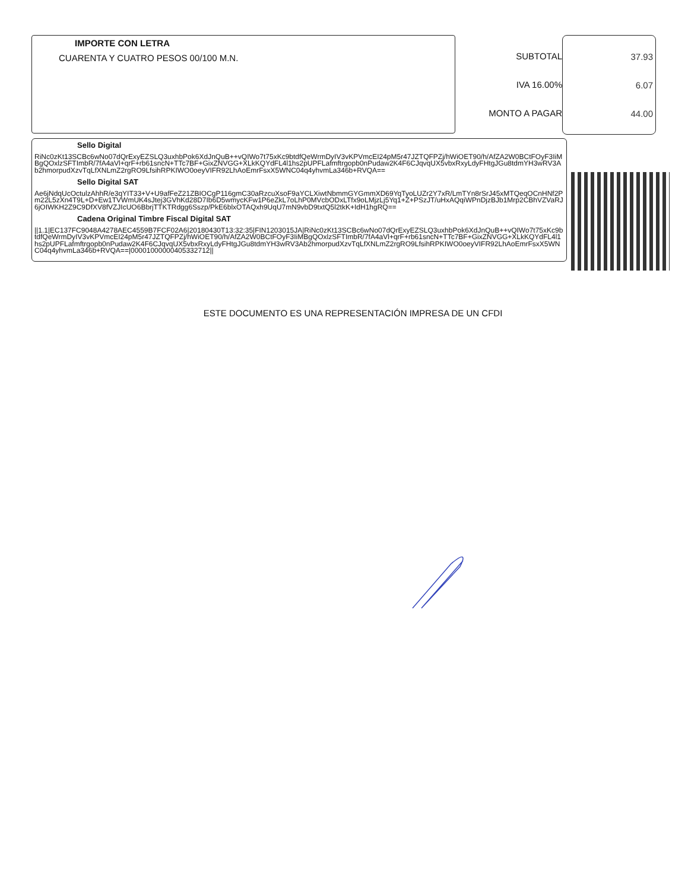IMPORTE CON LETRA
CUARENTA Y CUATRO PESOS 00/100 M.N.
SUBTOTAL
IVA 16.00%
MONTO A PAGAR
37.93
6.07
44.00
Sello Digital
RiNc0zKt13SCBc6wNo07dQrExyEZSLQ3uxhbPok6XdJnQuB++vQIWo7t75xKc9btdfQeWrmDyIV3vKPVmcEI24pM5r47JZTQFPZj/hWiOET90/h/AfZA2W0BCtFOyF3IiMBgQOxlzSFTImbR/7fA4aVl+qrF+rb61sncN+TTc7BF+GixZNVGG+XLkKQYdFL4l1hs2pUPFLafmftrgopb0nPudaw2K4F6CJqvqUX5vbxRxyLdyFHtgJGu8tdmYH3wRV3Ab2hmorpudXzvTqLfXNLmZ2rgRO9LfsihRPKIWO0oeyVIFR92LhAoEmrFsxX5WNC04q4yhvmLa346b+RVQA==
Sello Digital SAT
Ae6jNdqUcOctulzAhhR/e3qYIT33+V+U9afFeZ21ZBIOCgP116gmC30aRzcuXsoF9aYCLXiwtNbmmGYGmmXD69YqTyoLUZr2Y7xR/LmTYn8rSrJ45xMTQeqOCnHNf2Pm22L5zXn4T9L+D+Ew1TVWmUK4sJtej3GVhKd28D7Ib6D5wmycKFw1P6eZkL7oLhP0MVcbODxLTfx9oLMjzLj5Yq1+Z+PSzJT/uHxAQqiWPnDjzBJb1Mrp2CBhVZVaRJ6jOIWKH2Z9C9DfXV8fVZJIcUO6BbrjTTKTRdgg6Sszp/PkE6blxOTAQxh9UqU7mN9vbD9txtQ5l2tkK+IdH1hgRQ==
Cadena Original Timbre Fiscal Digital SAT
||1.1|EC137FC9048A4278AEC4559B7FCF02A6|20180430T13:32:35|FIN1203015JA|RiNc0zKt13SCBc6wNo07dQrExyEZSLQ3uxhbPok6XdJnQuB++vQIWo7t75xKc9btdfQeWrmDyIV3vKPVmcEI24pM5r47JZTQFPZj/hWiOET90/h/AfZA2W0BCtFOyF3IiMBgQOxlzSFTImbR/7fA4aVl+qrF+rb61sncN+TTc7BF+GixZNVGG+XLkKQYdFL4l1hs2pUPFLafmftrgopb0nPudaw2K4F6CJqvqUX5vbxRxyLdyFHtgJGu8tdmYH3wRV3Ab2hmorpudXzvTqLfXNLmZ2rgRO9LfsihRPKIWO0oeyVIFR92LhAoEmrFsxX5WNC04q4yhvmLa346b+RVQA==|00001000000405332712||
ESTE DOCUMENTO ES UNA REPRESENTACIÓN IMPRESA DE UN CFDI